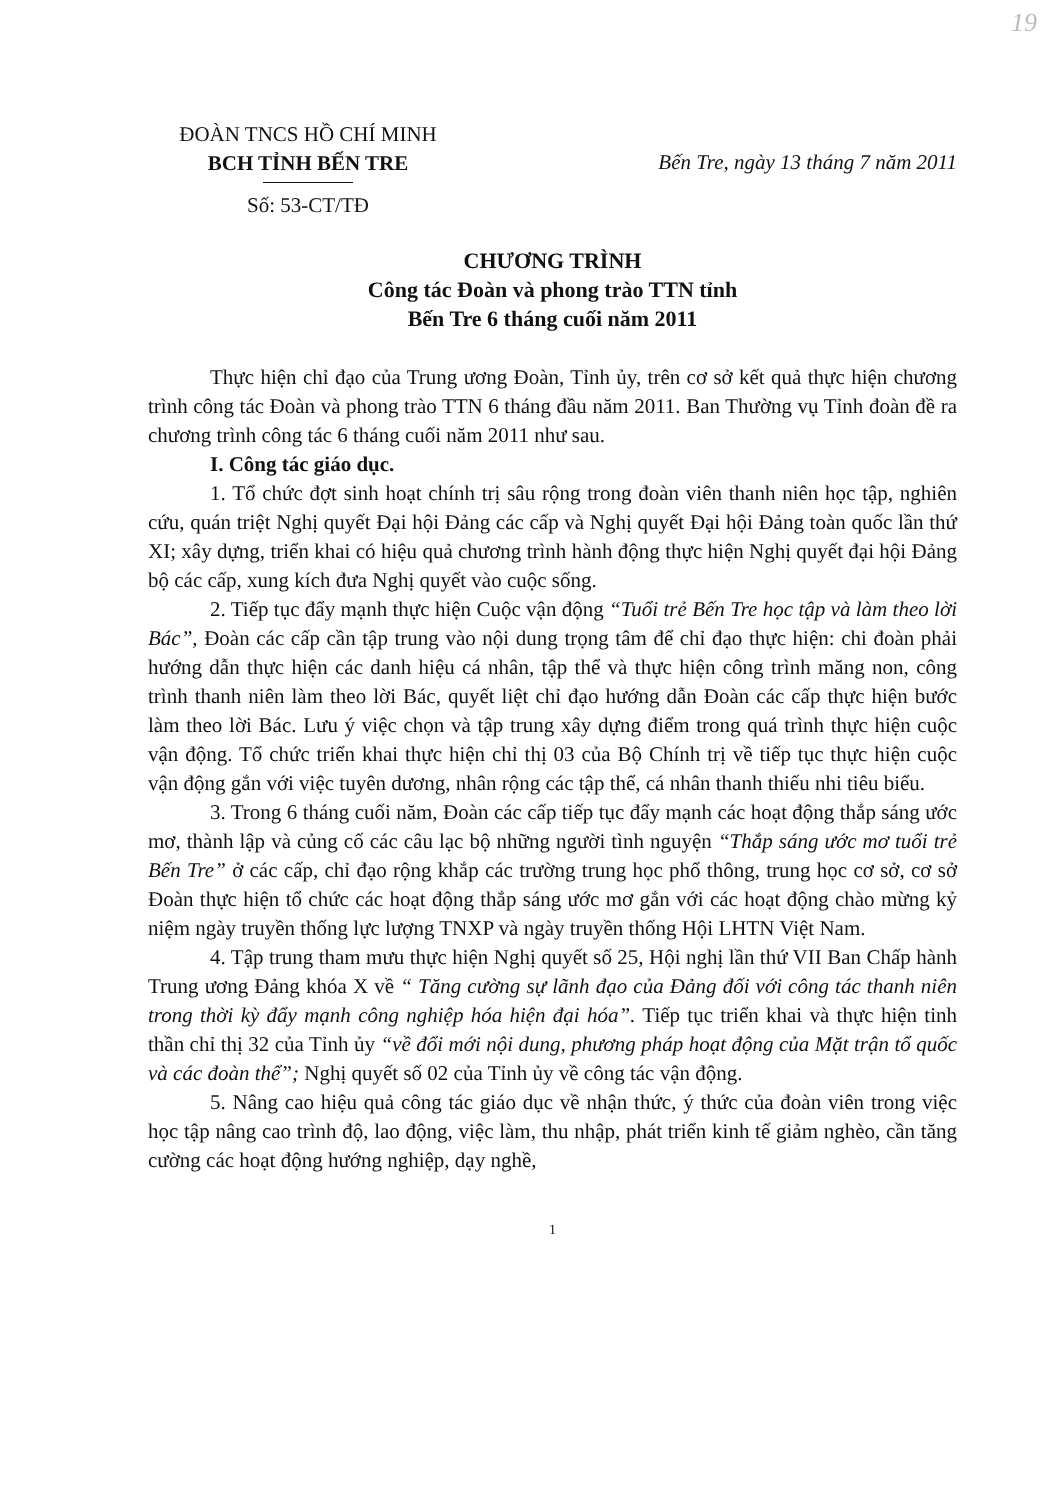19
ĐOÀN TNCS HỒ CHÍ MINH
BCH TỈNH BẾN TRE
Số: 53-CT/TĐ
Bến Tre, ngày 13 tháng 7 năm 2011
CHƯƠNG TRÌNH
Công tác Đoàn và phong trào TTN tỉnh
Bến Tre 6 tháng cuối năm 2011
Thực hiện chỉ đạo của Trung ương Đoàn, Tỉnh ủy, trên cơ sở kết quả thực hiện chương trình công tác Đoàn và phong trào TTN 6 tháng đầu năm 2011. Ban Thường vụ Tỉnh đoàn đề ra chương trình công tác 6 tháng cuối năm 2011 như sau.
I. Công tác giáo dục.
1. Tổ chức đợt sinh hoạt chính trị sâu rộng trong đoàn viên thanh niên học tập, nghiên cứu, quán triệt Nghị quyết Đại hội Đảng các cấp và Nghị quyết Đại hội Đảng toàn quốc lần thứ XI; xây dựng, triển khai có hiệu quả chương trình hành động thực hiện Nghị quyết đại hội Đảng bộ các cấp, xung kích đưa Nghị quyết vào cuộc sống.
2. Tiếp tục đẩy mạnh thực hiện Cuộc vận động “Tuổi trẻ Bến Tre học tập và làm theo lời Bác”, Đoàn các cấp cần tập trung vào nội dung trọng tâm để chỉ đạo thực hiện: chi đoàn phải hướng dẫn thực hiện các danh hiệu cá nhân, tập thể và thực hiện công trình măng non, công trình thanh niên làm theo lời Bác, quyết liệt chỉ đạo hướng dẫn Đoàn các cấp thực hiện bước làm theo lời Bác. Lưu ý việc chọn và tập trung xây dựng điểm trong quá trình thực hiện cuộc vận động. Tổ chức triển khai thực hiện chỉ thị 03 của Bộ Chính trị về tiếp tục thực hiện cuộc vận động gắn với việc tuyên dương, nhân rộng các tập thể, cá nhân thanh thiếu nhi tiêu biểu.
3. Trong 6 tháng cuối năm, Đoàn các cấp tiếp tục đẩy mạnh các hoạt động thắp sáng ước mơ, thành lập và củng cố các câu lạc bộ những người tình nguyện “Thắp sáng ước mơ tuổi trẻ Bến Tre” ở các cấp, chỉ đạo rộng khắp các trường trung học phổ thông, trung học cơ sở, cơ sở Đoàn thực hiện tổ chức các hoạt động thắp sáng ước mơ gắn với các hoạt động chào mừng kỷ niệm ngày truyền thống lực lượng TNXP và ngày truyền thống Hội LHTN Việt Nam.
4. Tập trung tham mưu thực hiện Nghị quyết số 25, Hội nghị lần thứ VII Ban Chấp hành Trung ương Đảng khóa X về “ Tăng cường sự lãnh đạo của Đảng đối với công tác thanh niên trong thời kỳ đẩy mạnh công nghiệp hóa hiện đại hóa”. Tiếp tục triển khai và thực hiện tinh thần chỉ thị 32 của Tỉnh ủy “về đổi mới nội dung, phương pháp hoạt động của Mặt trận tổ quốc và các đoàn thể”; Nghị quyết số 02 của Tỉnh ủy về công tác vận động.
5. Nâng cao hiệu quả công tác giáo dục về nhận thức, ý thức của đoàn viên trong việc học tập nâng cao trình độ, lao động, việc làm, thu nhập, phát triển kinh tế giảm nghèo, cần tăng cường các hoạt động hướng nghiệp, dạy nghề,
1